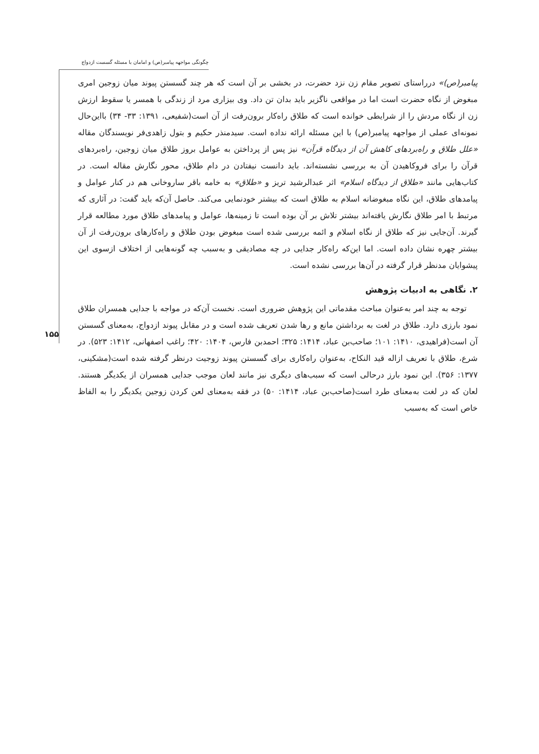چگونگی مواجهه پیامبر(ص) و امامان با مسئله گسست ازدواج
۱۵۵
پیامبر(ص)» درراستای تصویر مقام زن نزد حضرت، در بخشی بر آن است که هر چند گسستن پیوند میان زوجین امری مبغوض از نگاه حضرت است اما در مواقعی ناگزیر باید بدان تن داد. وی بیزاری مرد از زندگی با همسر یا سقوط ارزش زن از نگاه مردش را از شرایطی خوانده است که طلاق راه‌کار برون‌رفت از آن است(شفیعی، ۱۳۹۱: ۳۳- ۳۴) بااین‌حال نمونه‌ای عملی از مواجهه پیامبر(ص) با این مسئله ارائه نداده است. سیدمنذر حکیم و بتول زاهدی‌فر نویسندگان مقاله «علل طلاق و راه‌بردهای کاهش آن از دیدگاه قرآن» نیز پس از پرداختن به عوامل بروز طلاق میان زوجین، راه‌بردهای قرآن را برای فروکاهیدن آن به بررسی نشسته‌اند. باید دانست نیفتادن در دام طلاق، محور نگارش مقاله است. در کتاب‌هایی مانند «طلاق از دیدگاه اسلام» اثر عبدالرشید تریز و «طلاق» به خامه باقر ساروخانی هم در کنار عوامل و پیامدهای طلاق، این نگاه مبغوضانه اسلام به طلاق است که بیشتر خودنمایی می‌کند. حاصل آن‌که باید گفت: در آثاری که مرتبط با امر طلاق نگارش یافته‌اند بیشتر تلاش بر آن بوده است تا زمینه‌ها، عوامل و پیامدهای طلاق مورد مطالعه قرار گیرند. آن‌جایی نیز که طلاق از نگاه اسلام و ائمه بررسی شده است مبغوض بودن طلاق و راه‌کارهای برون‌رفت از آن بیشتر چهره نشان داده است. اما این‌که راه‌کار جدایی در چه مصادیقی و به‌سبب چه گونه‌هایی از اختلاف ازسوی این پیشوایان مدنظر قرار گرفته در آن‌ها بررسی نشده است.
۲. نگاهی به ادبیات پژوهش
توجه به چند امر به‌عنوان مباحث مقدماتی این پژوهش ضروری است. نخست آن‌که در مواجه با جدایی همسران طلاق نمود بارزی دارد. طلاق در لغت به برداشتن مانع و رها شدن تعریف شده است و در مقابل پیوند ازدواج، به‌معنای گسستن آن است(فراهیدی، ۱۴۱۰: ۱۰۱؛ صاحب‌بن عباد، ۱۴۱۴: ۳۲۵؛ احمدبن فارس، ۱۴۰۴: ۴۲۰؛ راغب اصفهانی، ۱۴۱۲: ۵۲۳). در شرع، طلاق با تعریف ازاله قید النکاح، به‌عنوان راه‌کاری برای گسستن پیوند زوجیت درنظر گرفته شده است(مشکینی، ۱۳۷۷: ۳۵۶). این نمود بارز درحالی است که سبب‌های دیگری نیز مانند لعان موجب جدایی همسران از یکدیگر هستند. لعان که در لغت به‌معنای طرد است(صاحب‌بن عباد، ۱۴۱۴: ۵۰) در فقه به‌معنای لعن کردن زوجین یکدیگر را به الفاظ خاص است که به‌سبب